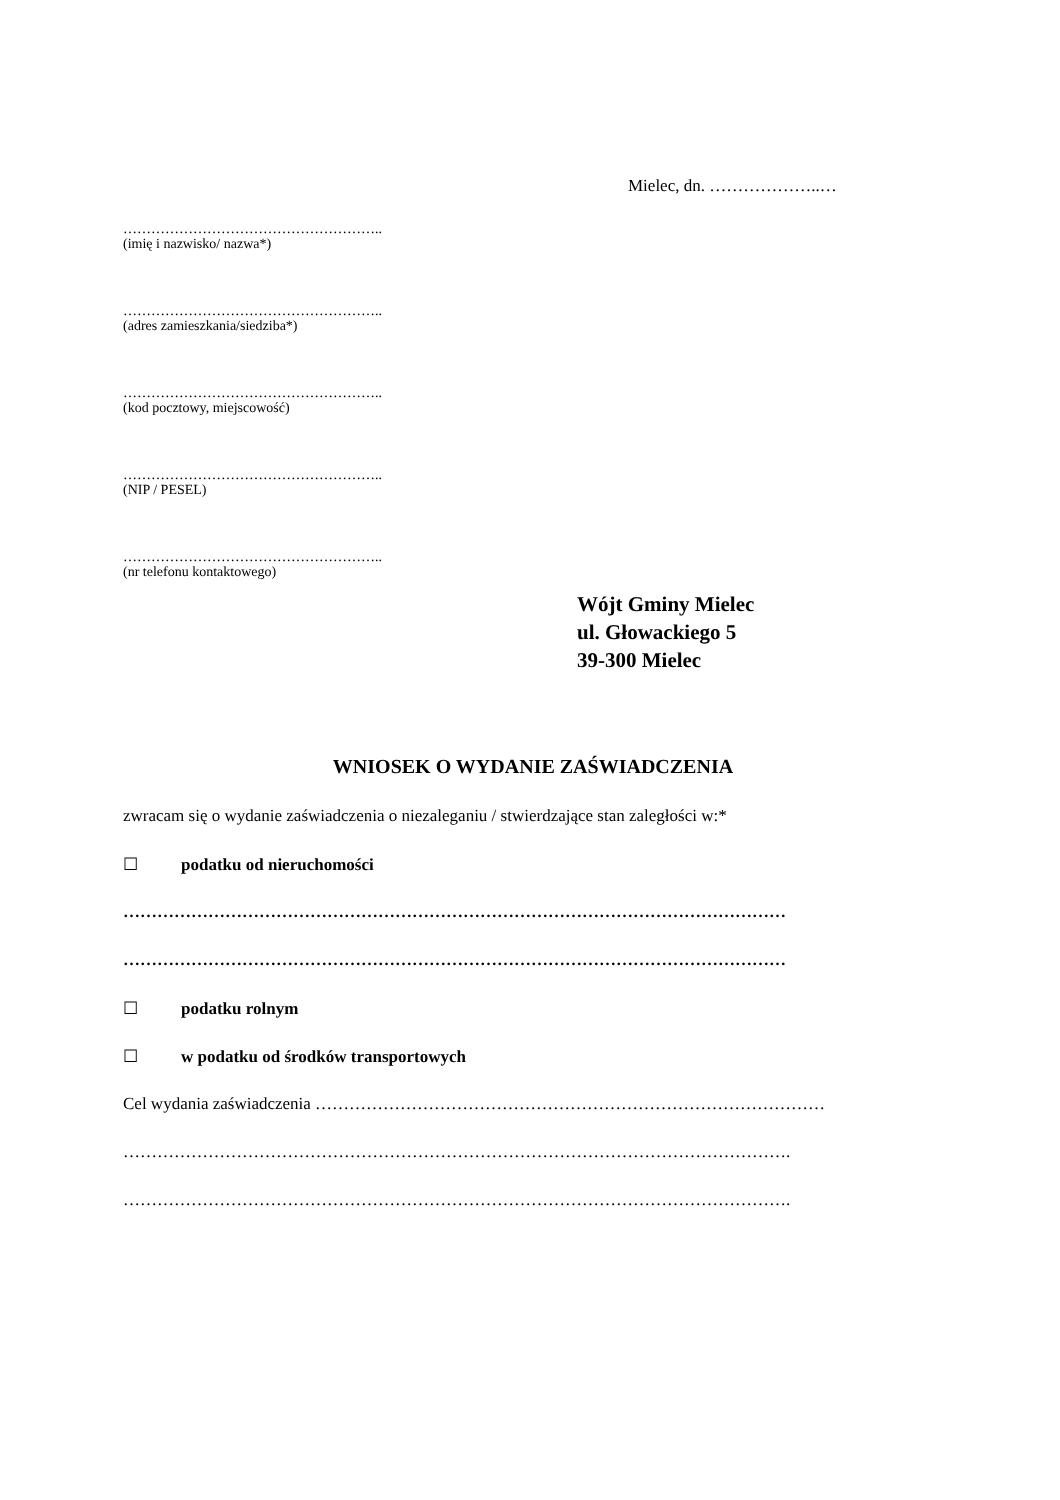Mielec, dn. ………………..…
………………………………………………..
(imię i nazwisko/ nazwa*)
………………………………………………..
(adres zamieszkania/siedziba*)
………………………………………………..
(kod pocztowy, miejscowość)
………………………………………………..
(NIP / PESEL)
………………………………………………..
(nr telefonu kontaktowego)
Wójt Gminy Mielec
ul. Głowackiego 5
39-300 Mielec
WNIOSEK O WYDANIE ZAŚWIADCZENIA
zwracam się o wydanie zaświadczenia o niezaleganiu / stwierdzające stan zaległości w:*
☐ podatku od nieruchomości
………………………………………………………………………………………………………
………………………………………………………………………………………………………
☐ podatku rolnym
☐ w podatku od środków transportowych
Cel wydania zaświadczenia ………………………………………………………………………………
……………………………………………………………………………………………………….
……………………………………………………………………………………………………….